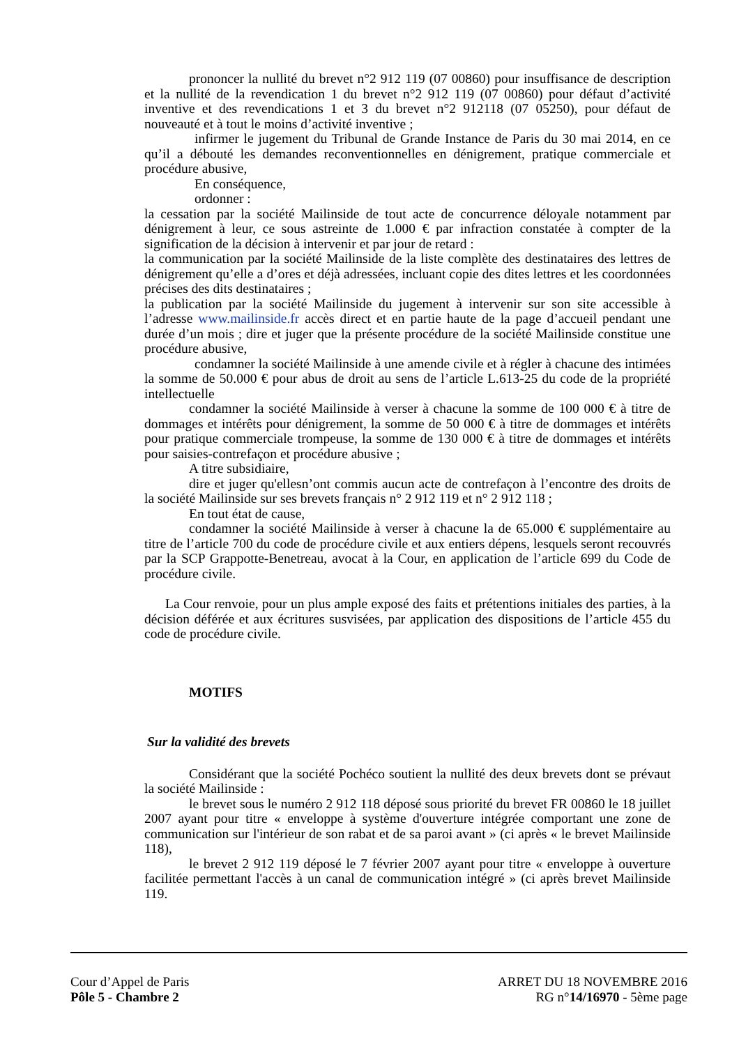prononcer la nullité du brevet n°2 912 119 (07 00860) pour insuffisance de description et la nullité de la revendication 1 du brevet n°2 912 119 (07 00860) pour défaut d’activité inventive et des revendications 1 et 3 du brevet n°2 912118 (07 05250), pour défaut de nouveauté et à tout le moins d’activité inventive ;
infirmer le jugement du Tribunal de Grande Instance de Paris du 30 mai 2014, en ce qu’il a débouté les demandes reconventionnelles en dénigrement, pratique commerciale et procédure abusive,
En conséquence,
ordonner :
la cessation par la société Mailinside de tout acte de concurrence déloyale notamment par dénigrement à leur, ce sous astreinte de 1.000 € par infraction constatée à compter de la signification de la décision à intervenir et par jour de retard :
la communication par la société Mailinside de la liste complète des destinataires des lettres de dénigrement qu’elle a d’ores et déjà adressées, incluant copie des dites lettres et les coordonnées précises des dits destinataires ;
la publication par la société Mailinside du jugement à intervenir sur son site accessible à l’adresse www.mailinside.fr accès direct et en partie haute de la page d’accueil pendant une durée d’un mois ; dire et juger que la présente procédure de la société Mailinside constitue une procédure abusive,
condamner la société Mailinside à une amende civile et à régler à chacune des intimées la somme de 50.000 € pour abus de droit au sens de l’article L.613-25 du code de la propriété intellectuelle
condamner la société Mailinside à verser à chacune la somme de 100 000 € à titre de dommages et intérêts pour dénigrement, la somme de 50 000 € à titre de dommages et intérêts pour pratique commerciale trompeuse, la somme de 130 000 € à titre de dommages et intérêts pour saisies-contrefaçon et procédure abusive ;
A titre subsidiaire,
dire et juger qu'ellesn’ont commis aucun acte de contrefaçon à l’encontre des droits de la société Mailinside sur ses brevets français n° 2 912 119 et n° 2 912 118 ;
En tout état de cause,
condamner la société Mailinside à verser à chacune la de 65.000 € supplémentaire au titre de l’article 700 du code de procédure civile et aux entiers dépens, lesquels seront recouvrés par la SCP Grappotte-Benetreau, avocat à la Cour, en application de l’article 699 du Code de procédure civile.
La Cour renvoie, pour un plus ample exposé des faits et prétentions initiales des parties, à la décision déférée et aux écritures susvisées, par application des dispositions de l’article 455 du code de procédure civile.
MOTIFS
Sur la validité des brevets
Considérant que la société Pochéco soutient la nullité des deux brevets dont se prévaut la société Mailinside :
le brevet sous le numéro 2 912 118 déposé sous priorité du brevet FR 00860 le 18 juillet 2007 ayant pour titre « enveloppe à système d'ouverture intégrée comportant une zone de communication sur l'intérieur de son rabat et de sa paroi avant » (ci après « le brevet Mailinside 118),
le brevet 2 912 119 déposé le 7 février 2007 ayant pour titre « enveloppe à ouverture facilitée permettant l'accès à un canal de communication intégré » (ci après brevet Mailinside 119.
Cour d’Appel de Paris ARRET DU 18 NOVEMBRE 2016
Pôle 5 - Chambre 2 RG n°14/16970 - 5ème page